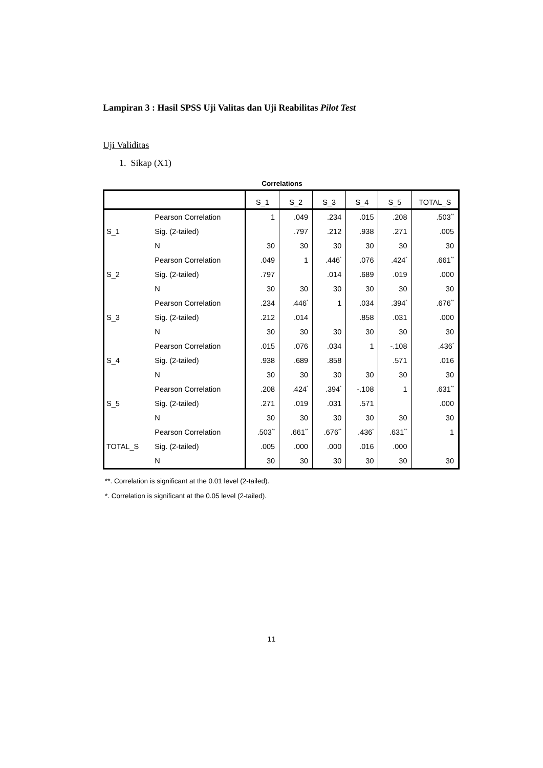Lampiran 3 : Hasil SPSS Uji Valitas dan Uji Reabilitas Pilot Test
Uji Validitas
1. Sikap (X1)
Correlations
| | | S_1 | S_2 | S_3 | S_4 | S_5 | TOTAL_S |
| --- | --- | --- | --- | --- | --- | --- | --- |
| S_1 | Pearson Correlation | 1 | .049 | .234 | .015 | .208 | .503<sup>**</sup> |
| | Sig. (2-tailed) | | .797 | .212 | .938 | .271 | .005 |
| | N | 30 | 30 | 30 | 30 | 30 | 30 |
| S_2 | Pearson Correlation | .049 | 1 | .446<sup>*</sup> | .076 | .424<sup>*</sup> | .661<sup>**</sup> |
| | Sig. (2-tailed) | .797 | | .014 | .689 | .019 | .000 |
| | N | 30 | 30 | 30 | 30 | 30 | 30 |
| S_3 | Pearson Correlation | .234 | .446<sup>*</sup> | 1 | .034 | .394<sup>*</sup> | .676<sup>**</sup> |
| | Sig. (2-tailed) | .212 | .014 | | .858 | .031 | .000 |
| | N | 30 | 30 | 30 | 30 | 30 | 30 |
| S_4 | Pearson Correlation | .015 | .076 | .034 | 1 | -.108 | .436<sup>*</sup> |
| | Sig. (2-tailed) | .938 | .689 | .858 | | .571 | .016 |
| | N | 30 | 30 | 30 | 30 | 30 | 30 |
| S_5 | Pearson Correlation | .208 | .424<sup>*</sup> | .394<sup>*</sup> | -.108 | 1 | .631<sup>**</sup> |
| | Sig. (2-tailed) | .271 | .019 | .031 | .571 | | .000 |
| | N | 30 | 30 | 30 | 30 | 30 | 30 |
| TOTAL_S | Pearson Correlation | .503<sup>**</sup> | .661<sup>**</sup> | .676<sup>**</sup> | .436<sup>*</sup> | .631<sup>**</sup> | 1 |
| | Sig. (2-tailed) | .005 | .000 | .000 | .016 | .000 | |
| | N | 30 | 30 | 30 | 30 | 30 | 30 |
**. Correlation is significant at the 0.01 level (2-tailed).
*. Correlation is significant at the 0.05 level (2-tailed).
11